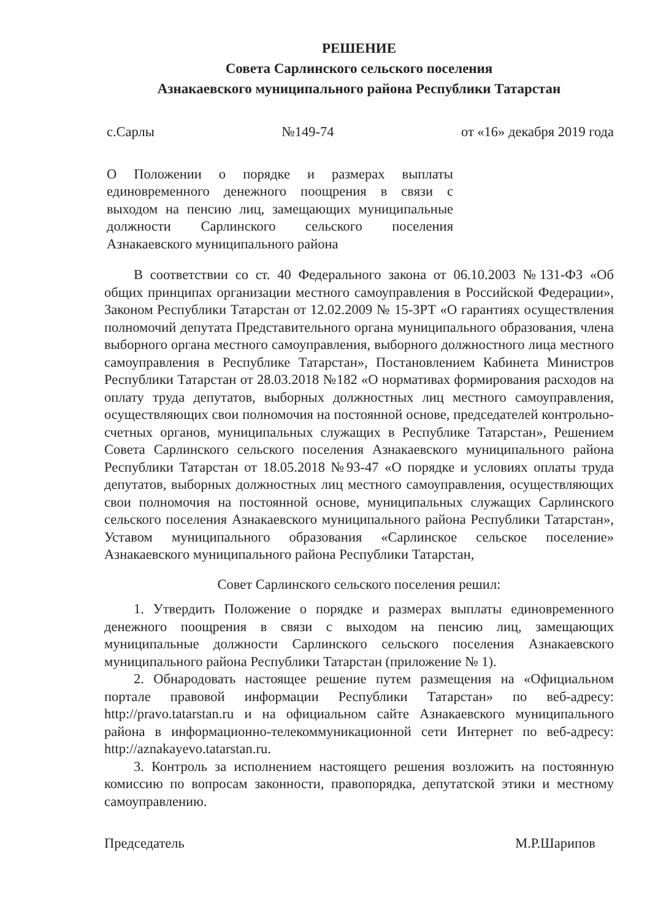РЕШЕНИЕ
Совета Сарлинского сельского поселения
Азнакаевского муниципального района Республики Татарстан
с.Сарлы №149-74 от «16» декабря 2019 года
О Положении о порядке и размерах выплаты единовременного денежного поощрения в связи с выходом на пенсию лиц, замещающих муниципальные должности Сарлинского сельского поселения Азнакаевского муниципального района
В соответствии со ст. 40 Федерального закона от 06.10.2003 №131-ФЗ «Об общих принципах организации местного самоуправления в Российской Федерации», Законом Республики Татарстан от 12.02.2009 № 15-ЗРТ «О гарантиях осуществления полномочий депутата Представительного органа муниципального образования, члена выборного органа местного самоуправления, выборного должностного лица местного самоуправления в Республике Татарстан», Постановлением Кабинета Министров Республики Татарстан от 28.03.2018 №182 «О нормативах формирования расходов на оплату труда депутатов, выборных должностных лиц местного самоуправления, осуществляющих свои полномочия на постоянной основе, председателей контрольно-счетных органов, муниципальных служащих в Республике Татарстан», Решением Совета Сарлинского сельского поселения Азнакаевского муниципального района Республики Татарстан от 18.05.2018 №93-47 «О порядке и условиях оплаты труда депутатов, выборных должностных лиц местного самоуправления, осуществляющих свои полномочия на постоянной основе, муниципальных служащих Сарлинского сельского поселения Азнакаевского муниципального района Республики Татарстан», Уставом муниципального образования «Сарлинское сельское поселение» Азнакаевского муниципального района Республики Татарстан,
Совет Сарлинского сельского поселения решил:
1. Утвердить Положение о порядке и размерах выплаты единовременного денежного поощрения в связи с выходом на пенсию лиц, замещающих муниципальные должности Сарлинского сельского поселения Азнакаевского муниципального района Республики Татарстан (приложение № 1).
2. Обнародовать настоящее решение путем размещения на «Официальном портале правовой информации Республики Татарстан» по веб-адресу: http://pravo.tatarstan.ru и на официальном сайте Азнакаевского муниципального района в информационно-телекоммуникационной сети Интернет по веб-адресу: http://aznakayevo.tatarstan.ru.
3. Контроль за исполнением настоящего решения возложить на постоянную комиссию по вопросам законности, правопорядка, депутатской этики и местному самоуправлению.
Председатель М.Р.Шарипов